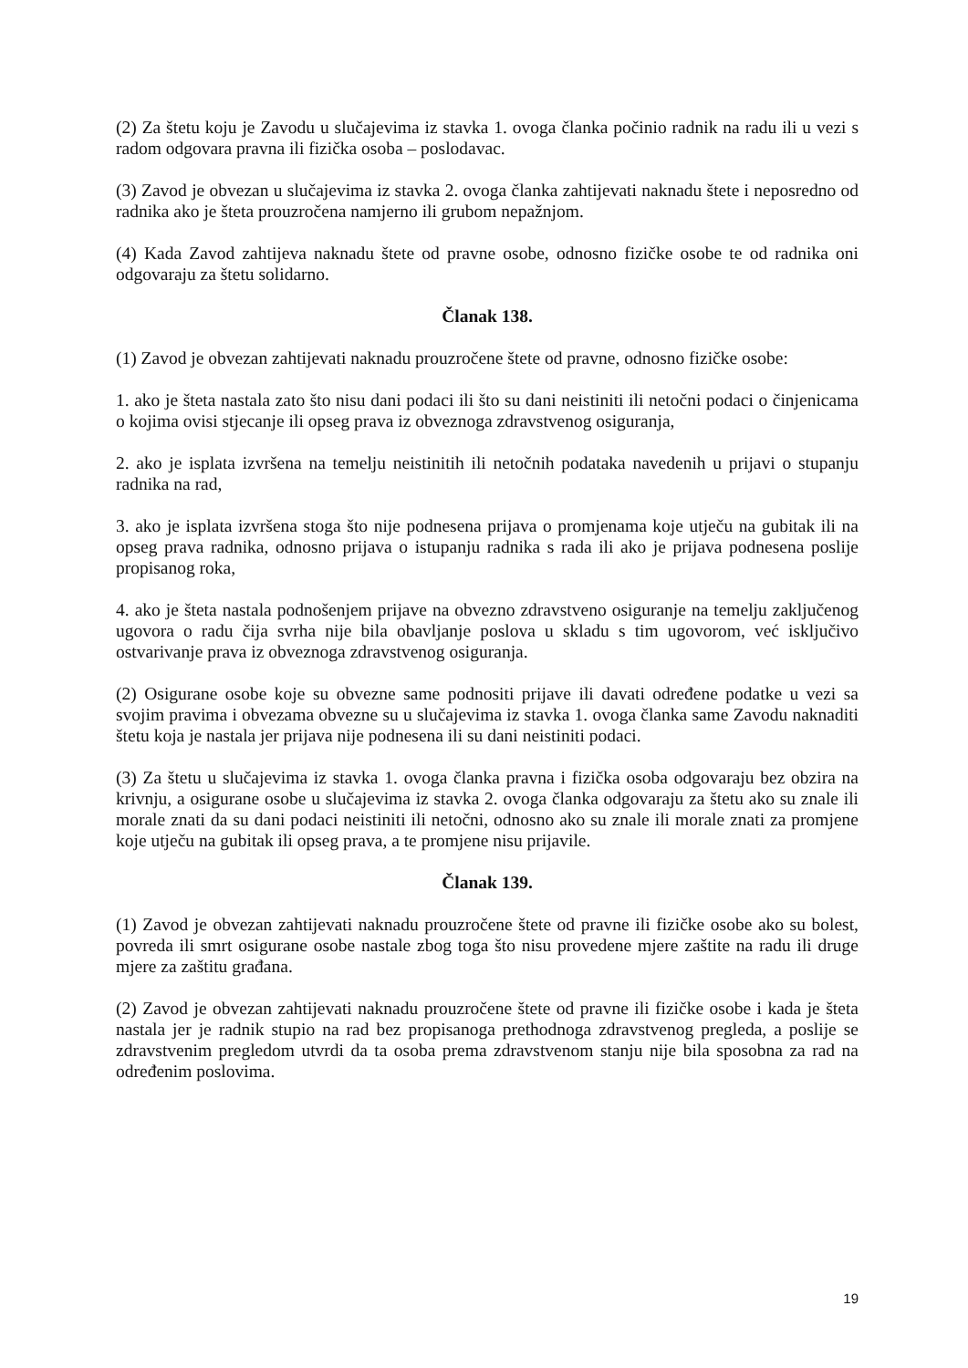(2) Za štetu koju je Zavodu u slučajevima iz stavka 1. ovoga članka počinio radnik na radu ili u vezi s radom odgovara pravna ili fizička osoba – poslodavac.
(3) Zavod je obvezan u slučajevima iz stavka 2. ovoga članka zahtijevati naknadu štete i neposredno od radnika ako je šteta prouzročena namjerno ili grubom nepažnjom.
(4) Kada Zavod zahtijeva naknadu štete od pravne osobe, odnosno fizičke osobe te od radnika oni odgovaraju za štetu solidarno.
Članak 138.
(1) Zavod je obvezan zahtijevati naknadu prouzročene štete od pravne, odnosno fizičke osobe:
1. ako je šteta nastala zato što nisu dani podaci ili što su dani neistiniti ili netočni podaci o činjenicama o kojima ovisi stjecanje ili opseg prava iz obveznoga zdravstvenog osiguranja,
2. ako je isplata izvršena na temelju neistinitih ili netočnih podataka navedenih u prijavi o stupanju radnika na rad,
3. ako je isplata izvršena stoga što nije podnesena prijava o promjenama koje utječu na gubitak ili na opseg prava radnika, odnosno prijava o istupanju radnika s rada ili ako je prijava podnesena poslije propisanog roka,
4. ako je šteta nastala podnošenjem prijave na obvezno zdravstveno osiguranje na temelju zaključenog ugovora o radu čija svrha nije bila obavljanje poslova u skladu s tim ugovorom, već isključivo ostvarivanje prava iz obveznoga zdravstvenog osiguranja.
(2) Osigurane osobe koje su obvezne same podnositi prijave ili davati određene podatke u vezi sa svojim pravima i obvezama obvezne su u slučajevima iz stavka 1. ovoga članka same Zavodu naknaditi štetu koja je nastala jer prijava nije podnesena ili su dani neistiniti podaci.
(3) Za štetu u slučajevima iz stavka 1. ovoga članka pravna i fizička osoba odgovaraju bez obzira na krivnju, a osigurane osobe u slučajevima iz stavka 2. ovoga članka odgovaraju za štetu ako su znale ili morale znati da su dani podaci neistiniti ili netočni, odnosno ako su znale ili morale znati za promjene koje utječu na gubitak ili opseg prava, a te promjene nisu prijavile.
Članak 139.
(1) Zavod je obvezan zahtijevati naknadu prouzročene štete od pravne ili fizičke osobe ako su bolest, povreda ili smrt osigurane osobe nastale zbog toga što nisu provedene mjere zaštite na radu ili druge mjere za zaštitu građana.
(2) Zavod je obvezan zahtijevati naknadu prouzročene štete od pravne ili fizičke osobe i kada je šteta nastala jer je radnik stupio na rad bez propisanoga prethodnoga zdravstvenog pregleda, a poslije se zdravstvenim pregledom utvrdi da ta osoba prema zdravstvenom stanju nije bila sposobna za rad na određenim poslovima.
19